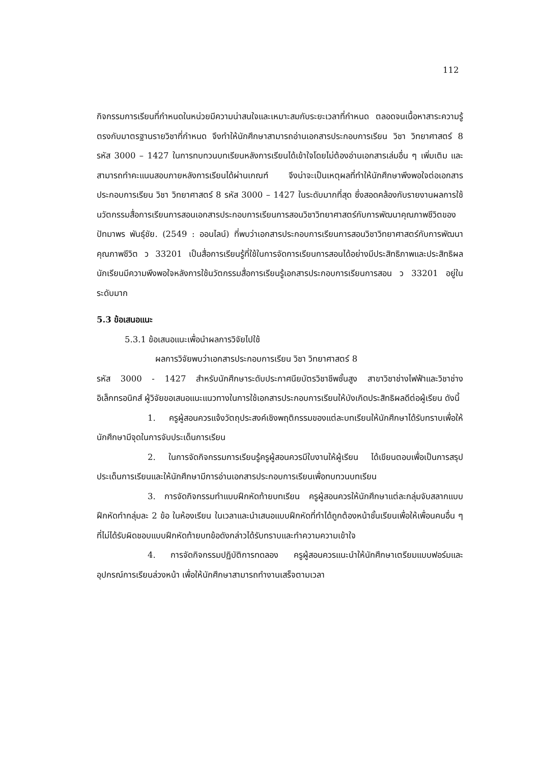112
กิจกรรมการเรียนที่กำหนดในหน่วยมีความน่าสนใจและเหมาะสมกับระยะเวลาที่กำหนด ตลอดจนเนื้อหาสาระความรู้ตรงกับมาตรฐานรายวิชาที่กำหนด จึงทำให้นักศึกษาสามารถอ่านเอกสารประกอบการเรียน วิชา วิทยาศาสตร์ 8 รหัส 3000 – 1427 ในการทบทวนบทเรียนหลังการเรียนได้เข้าใจโดยไม่ต้องอ่านเอกสารเล่มอื่น ๆ เพิ่มเติม และสามารถทำคะแนนสอบภายหลังการเรียนได้ผ่านเกณฑ์ จึงน่าจะเป็นเหตุผลที่ทำให้นักศึกษาพึงพอใจต่อเอกสารประกอบการเรียน วิชา วิทยาศาสตร์ 8 รหัส 3000 – 1427 ในระดับมากที่สุด ซึ่งสอดคล้องกับรายงานผลการใช้นวัตกรรมสื่อการเรียนการสอนเอกสารประกอบการเรียนการสอนวิชาวิทยาศาสตร์กับการพัฒนาคุณภาพชีวิตของปัทมาพร พันธุ์ชัย. (2549 : ออนไลน์) ที่พบว่าเอกสารประกอบการเรียนการสอนวิชาวิทยาศาสตร์กับการพัฒนาคุณภาพชีวิต ว 33201 เป็นสื่อการเรียนรู้ที่ใช้ในการจัดการเรียนการสอนได้อย่างมีประสิทธิภาพและประสิทธิผล นักเรียนมีความพึงพอใจหลังการใช้นวัตกรรมสื่อการเรียนรู้เอกสารประกอบการเรียนการสอน ว 33201 อยู่ในระดับมาก
5.3 ข้อเสนอแนะ
5.3.1 ข้อเสนอแนะเพื่อนำผลการวิจัยไปใช้
ผลการวิจัยพบว่าเอกสารประกอบการเรียน วิชา วิทยาศาสตร์ 8
รหัส 3000 - 1427 สำหรับนักศึกษาระดับประกาศนียบัตรวิชาชีพชั้นสูง สาขาวิชาช่างไฟฟ้าและวิชาช่างอิเล็กทรอนิกส์ ผู้วิจัยขอเสนอแนะแนวทางในการใช้เอกสารประกอบการเรียนให้บังเกิดประสิทธิผลดีต่อผู้เรียน ดังนี้
1. ครูผู้สอนควรแจ้งวัตถุประสงค์เชิงพฤติกรรมของแต่ละบทเรียนให้นักศึกษาได้รับทราบเพื่อให้นักศึกษามีจุดในการจับประเด็นการเรียน
2. ในการจัดกิจกรรมการเรียนรู้ครูผู้สอนควรมีใบงานให้ผู้เรียน ได้เขียนตอบเพื่อเป็นการสรุปประเด็นการเรียนและให้นักศึกษามีการอ่านเอกสารประกอบการเรียนเพื่อทบทวนบทเรียน
3. การจัดกิจกรรมทำแบบฝึกหัดท้ายบทเรียน ครูผู้สอนควรให้นักศึกษาแต่ละกลุ่มจับสลากแบบฝึกหัดทำกลุ่มละ 2 ข้อ ในห้องเรียน ในเวลาและนำเสนอแบบฝึกหัดที่ทำได้ถูกต้องหน้าชั้นเรียนเพื่อให้เพื่อนคนอื่น ๆ ที่ไม่ได้รับผิดชอบแบบฝึกหัดท้ายบทข้อดังกล่าวได้รับทราบและทำความความเข้าใจ
4. การจัดกิจกรรมปฏิบัติการทดลอง ครูผู้สอนควรแนะนำให้นักศึกษาเตรียมแบบฟอร์มและอุปกรณ์การเรียนล่วงหน้า เพื่อให้นักศึกษาสามารถทำงานเสร็จตามเวลา